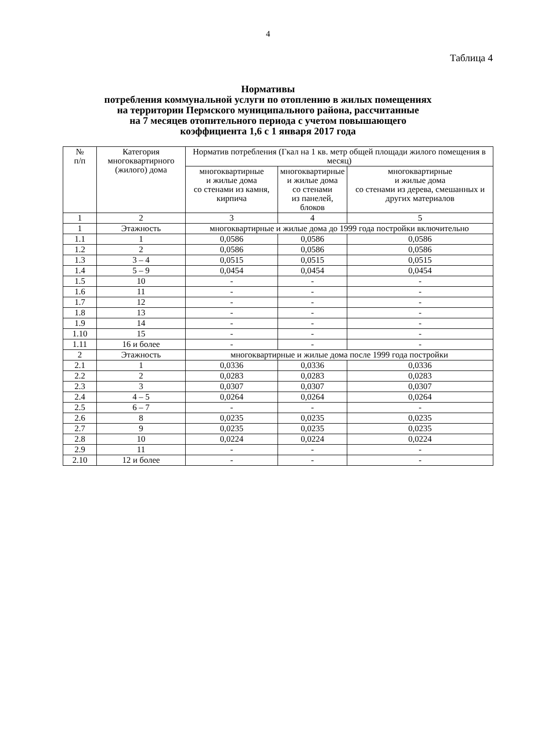4
Таблица 4
Нормативы
потребления коммунальной услуги по отоплению в жилых помещениях
на территории Пермского муниципального района, рассчитанные
на 7 месяцев отопительного периода с учетом повышающего
коэффициента 1,6 с 1 января 2017 года
| № п/п | Категория многоквартирного (жилого) дома | Норматив потребления (Гкал на 1 кв. метр общей площади жилого помещения в месяц) | | |
| --- | --- | --- | --- | --- |
| | | многоквартирные и жилые дома со стенами из камня, кирпича | многоквартирные и жилые дома со стенами из панелей, блоков | многоквартирные и жилые дома со стенами из дерева, смешанных и других материалов |
| 1 | 2 | 3 | 4 | 5 |
| 1 | Этажность | многоквартирные и жилые дома до 1999 года постройки включительно | | |
| 1.1 | 1 | 0,0586 | 0,0586 | 0,0586 |
| 1.2 | 2 | 0,0586 | 0,0586 | 0,0586 |
| 1.3 | 3 – 4 | 0,0515 | 0,0515 | 0,0515 |
| 1.4 | 5 – 9 | 0,0454 | 0,0454 | 0,0454 |
| 1.5 | 10 | - | - | - |
| 1.6 | 11 | - | - | - |
| 1.7 | 12 | - | - | - |
| 1.8 | 13 | - | - | - |
| 1.9 | 14 | - | - | - |
| 1.10 | 15 | - | - | - |
| 1.11 | 16 и более | - | - | - |
| 2 | Этажность | многоквартирные и жилые дома после 1999 года постройки | | |
| 2.1 | 1 | 0,0336 | 0,0336 | 0,0336 |
| 2.2 | 2 | 0,0283 | 0,0283 | 0,0283 |
| 2.3 | 3 | 0,0307 | 0,0307 | 0,0307 |
| 2.4 | 4 – 5 | 0,0264 | 0,0264 | 0,0264 |
| 2.5 | 6 – 7 | - | - | - |
| 2.6 | 8 | 0,0235 | 0,0235 | 0,0235 |
| 2.7 | 9 | 0,0235 | 0,0235 | 0,0235 |
| 2.8 | 10 | 0,0224 | 0,0224 | 0,0224 |
| 2.9 | 11 | - | - | - |
| 2.10 | 12 и более | - | - | - |